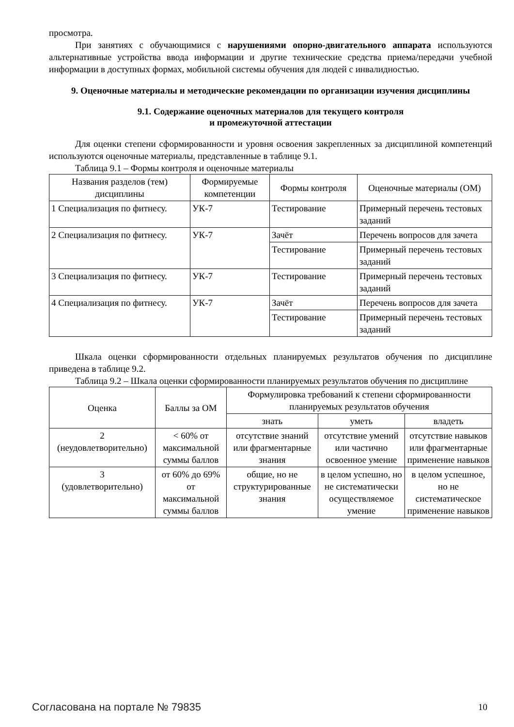просмотра.
При занятиях с обучающимися с нарушениями опорно-двигательного аппарата используются альтернативные устройства ввода информации и другие технические средства приема/передачи учебной информации в доступных формах, мобильной системы обучения для людей с инвалидностью.
9. Оценочные материалы и методические рекомендации по организации изучения дисциплины
9.1. Содержание оценочных материалов для текущего контроля
и промежуточной аттестации
Для оценки степени сформированности и уровня освоения закрепленных за дисциплиной компетенций используются оценочные материалы, представленные в таблице 9.1.
Таблица 9.1 – Формы контроля и оценочные материалы
| Названия разделов (тем) дисциплины | Формируемые компетенции | Формы контроля | Оценочные материалы (ОМ) |
| --- | --- | --- | --- |
| 1 Специализация по фитнесу. | УК-7 | Тестирование | Примерный перечень тестовых заданий |
| 2 Специализация по фитнесу. | УК-7 | Зачёт | Перечень вопросов для зачета |
| | | Тестирование | Примерный перечень тестовых заданий |
| 3 Специализация по фитнесу. | УК-7 | Тестирование | Примерный перечень тестовых заданий |
| 4 Специализация по фитнесу. | УК-7 | Зачёт | Перечень вопросов для зачета |
| | | Тестирование | Примерный перечень тестовых заданий |
Шкала оценки сформированности отдельных планируемых результатов обучения по дисциплине приведена в таблице 9.2.
Таблица 9.2 – Шкала оценки сформированности планируемых результатов обучения по дисциплине
| Оценка | Баллы за ОМ | Формулировка требований к степени сформированности планируемых результатов обучения | | |
| --- | --- | --- | --- | --- |
| | | знать | уметь | владеть |
| 2 (неудовлетворительно) | < 60% от максимальной суммы баллов | отсутствие знаний или фрагментарные знания | отсутствие умений или частично освоенное умение | отсутствие навыков или фрагментарные применение навыков |
| 3 (удовлетворительно) | от 60% до 69% от максимальной суммы баллов | общие, но не структурированные знания | в целом успешно, но не систематически осуществляемое умение | в целом успешное, но не систематическое применение навыков |
Согласована на портале № 79835 10